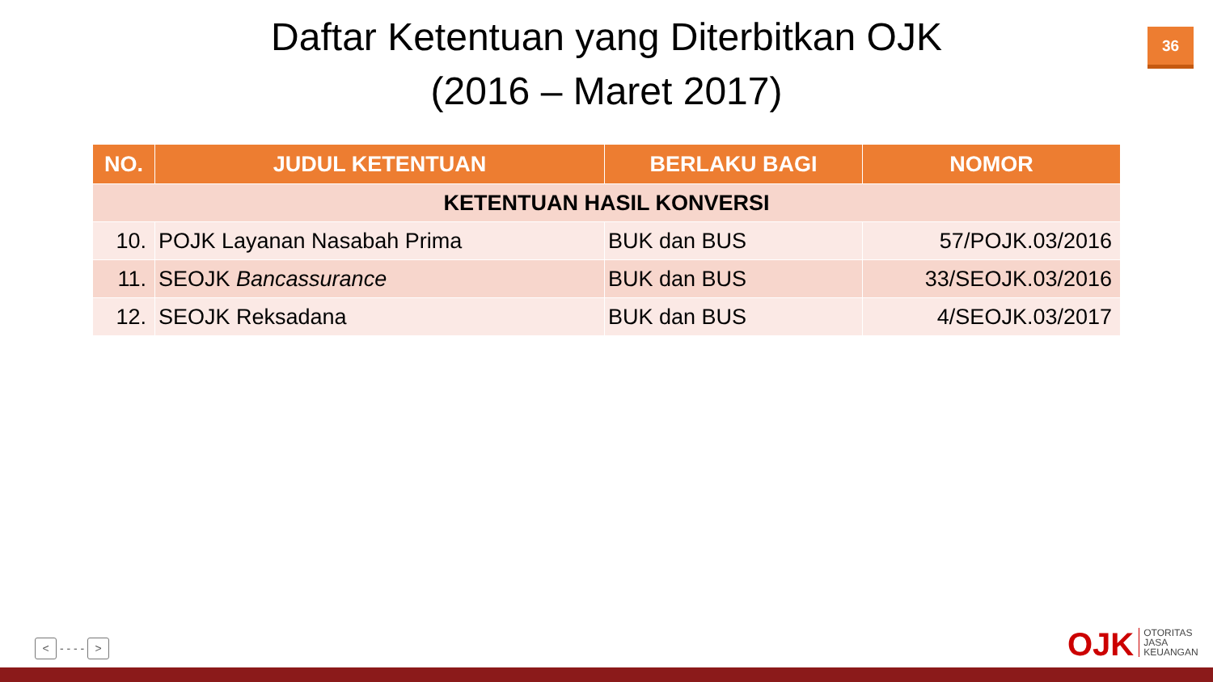Daftar Ketentuan yang Diterbitkan OJK
(2016 – Maret 2017)
36
| NO. | JUDUL KETENTUAN | BERLAKU BAGI | NOMOR |
| --- | --- | --- | --- |
| KETENTUAN HASIL KONVERSI | | | |
| 10. | POJK Layanan Nasabah Prima | BUK dan BUS | 57/POJK.03/2016 |
| 11. | SEOJK Bancassurance | BUK dan BUS | 33/SEOJK.03/2016 |
| 12. | SEOJK Reksadana | BUK dan BUS | 4/SEOJK.03/2017 |
< - - - - >
OJK OTORITAS
JASA
KEUANGAN